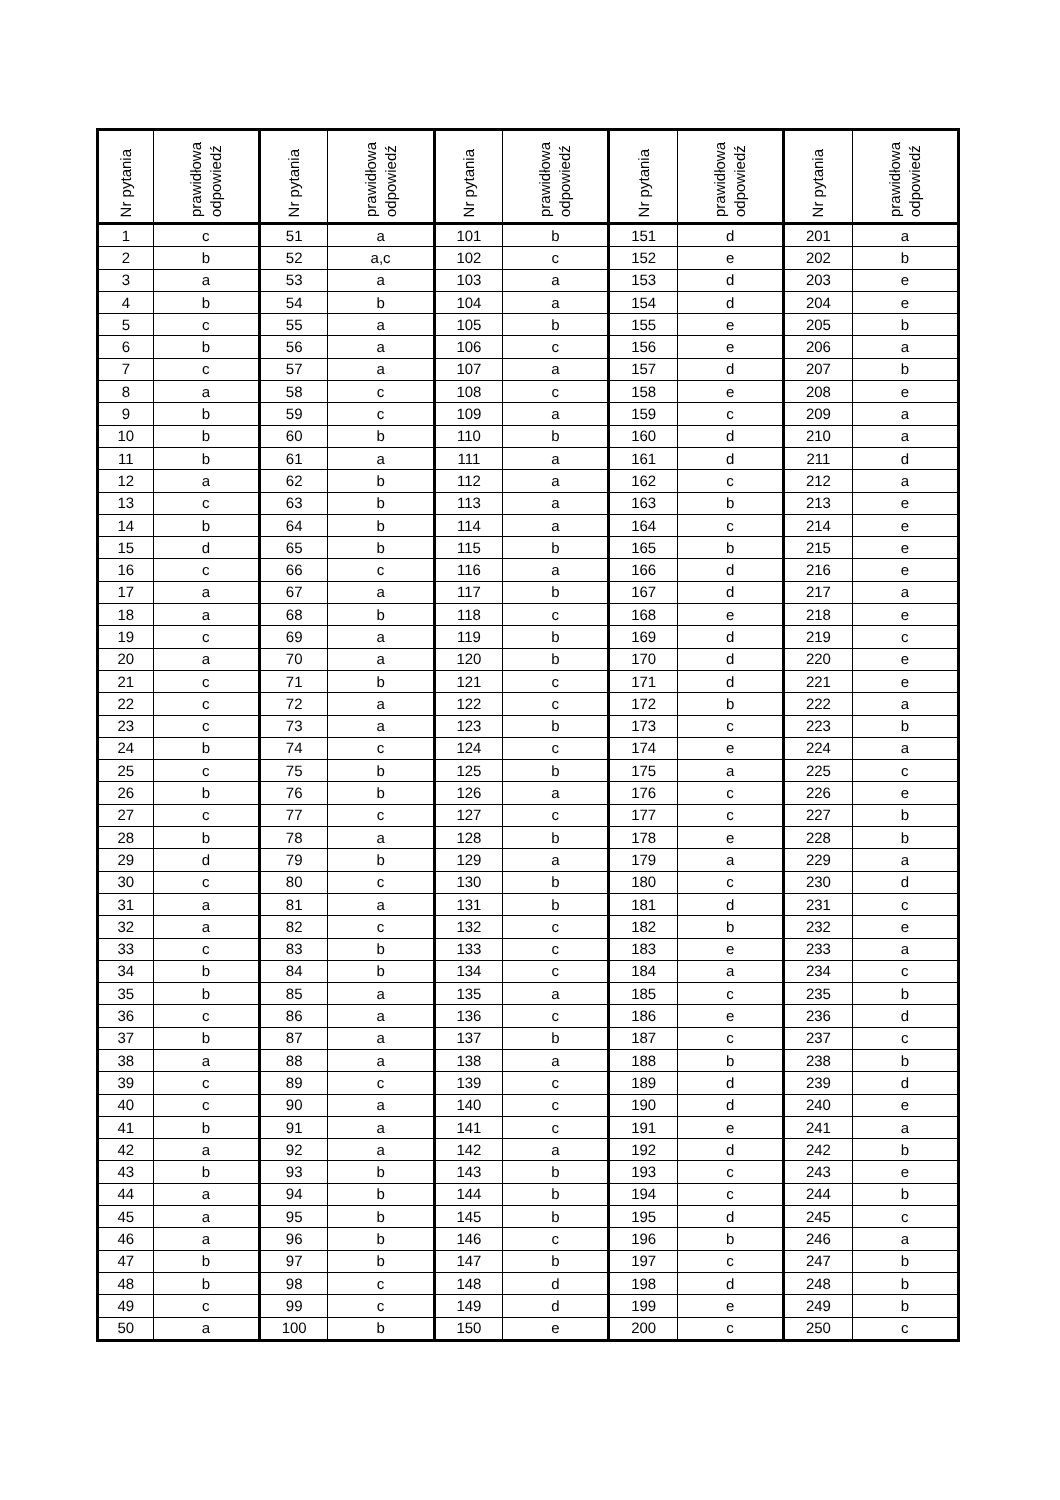| Nr pytania | prawidłowa odpowiedź | Nr pytania | prawidłowa odpowiedź | Nr pytania | prawidłowa odpowiedź | Nr pytania | prawidłowa odpowiedź | Nr pytania | prawidłowa odpowiedź |
| --- | --- | --- | --- | --- | --- | --- | --- | --- | --- |
| 1 | c | 51 | a | 101 | b | 151 | d | 201 | a |
| 2 | b | 52 | a,c | 102 | c | 152 | e | 202 | b |
| 3 | a | 53 | a | 103 | a | 153 | d | 203 | e |
| 4 | b | 54 | b | 104 | a | 154 | d | 204 | e |
| 5 | c | 55 | a | 105 | b | 155 | e | 205 | b |
| 6 | b | 56 | a | 106 | c | 156 | e | 206 | a |
| 7 | c | 57 | a | 107 | a | 157 | d | 207 | b |
| 8 | a | 58 | c | 108 | c | 158 | e | 208 | e |
| 9 | b | 59 | c | 109 | a | 159 | c | 209 | a |
| 10 | b | 60 | b | 110 | b | 160 | d | 210 | a |
| 11 | b | 61 | a | 111 | a | 161 | d | 211 | d |
| 12 | a | 62 | b | 112 | a | 162 | c | 212 | a |
| 13 | c | 63 | b | 113 | a | 163 | b | 213 | e |
| 14 | b | 64 | b | 114 | a | 164 | c | 214 | e |
| 15 | d | 65 | b | 115 | b | 165 | b | 215 | e |
| 16 | c | 66 | c | 116 | a | 166 | d | 216 | e |
| 17 | a | 67 | a | 117 | b | 167 | d | 217 | a |
| 18 | a | 68 | b | 118 | c | 168 | e | 218 | e |
| 19 | c | 69 | a | 119 | b | 169 | d | 219 | c |
| 20 | a | 70 | a | 120 | b | 170 | d | 220 | e |
| 21 | c | 71 | b | 121 | c | 171 | d | 221 | e |
| 22 | c | 72 | a | 122 | c | 172 | b | 222 | a |
| 23 | c | 73 | a | 123 | b | 173 | c | 223 | b |
| 24 | b | 74 | c | 124 | c | 174 | e | 224 | a |
| 25 | c | 75 | b | 125 | b | 175 | a | 225 | c |
| 26 | b | 76 | b | 126 | a | 176 | c | 226 | e |
| 27 | c | 77 | c | 127 | c | 177 | c | 227 | b |
| 28 | b | 78 | a | 128 | b | 178 | e | 228 | b |
| 29 | d | 79 | b | 129 | a | 179 | a | 229 | a |
| 30 | c | 80 | c | 130 | b | 180 | c | 230 | d |
| 31 | a | 81 | a | 131 | b | 181 | d | 231 | c |
| 32 | a | 82 | c | 132 | c | 182 | b | 232 | e |
| 33 | c | 83 | b | 133 | c | 183 | e | 233 | a |
| 34 | b | 84 | b | 134 | c | 184 | a | 234 | c |
| 35 | b | 85 | a | 135 | a | 185 | c | 235 | b |
| 36 | c | 86 | a | 136 | c | 186 | e | 236 | d |
| 37 | b | 87 | a | 137 | b | 187 | c | 237 | c |
| 38 | a | 88 | a | 138 | a | 188 | b | 238 | b |
| 39 | c | 89 | c | 139 | c | 189 | d | 239 | d |
| 40 | c | 90 | a | 140 | c | 190 | d | 240 | e |
| 41 | b | 91 | a | 141 | c | 191 | e | 241 | a |
| 42 | a | 92 | a | 142 | a | 192 | d | 242 | b |
| 43 | b | 93 | b | 143 | b | 193 | c | 243 | e |
| 44 | a | 94 | b | 144 | b | 194 | c | 244 | b |
| 45 | a | 95 | b | 145 | b | 195 | d | 245 | c |
| 46 | a | 96 | b | 146 | c | 196 | b | 246 | a |
| 47 | b | 97 | b | 147 | b | 197 | c | 247 | b |
| 48 | b | 98 | c | 148 | d | 198 | d | 248 | b |
| 49 | c | 99 | c | 149 | d | 199 | e | 249 | b |
| 50 | a | 100 | b | 150 | e | 200 | c | 250 | c |